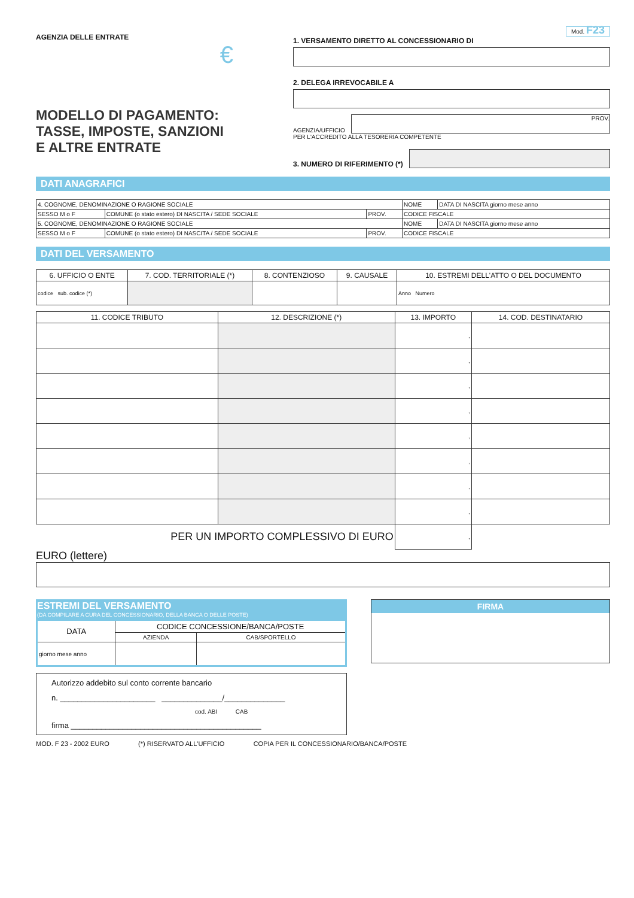AGENZIA DELLE ENTRATE
€
MODELLO DI PAGAMENTO: TASSE, IMPOSTE, SANZIONI E ALTRE ENTRATE
Mod. F23
1. VERSAMENTO DIRETTO AL CONCESSIONARIO DI
2. DELEGA IRREVOCABILE A
AGENZIA/UFFICIO
PROV.
PER L'ACCREDITO ALLA TESORERIA COMPETENTE
3. NUMERO DI RIFERIMENTO (*)
DATI ANAGRAFICI
| 4. COGNOME, DENOMINAZIONE O RAGIONE SOCIALE | | | NOME | DATA DI NASCITA giorno mese anno |
| SESSO M o F | COMUNE (o stato estero) DI NASCITA / SEDE SOCIALE | PROV. | CODICE FISCALE | |
| 5. COGNOME, DENOMINAZIONE O RAGIONE SOCIALE | | | NOME | DATA DI NASCITA giorno mese anno |
| SESSO M o F | COMUNE (o stato estero) DI NASCITA / SEDE SOCIALE | PROV. | CODICE FISCALE | |
DATI DEL VERSAMENTO
| 6. UFFICIO O ENTE | 7. COD. TERRITORIALE (*) | 8. CONTENZIOSO | 9. CAUSALE | 10. ESTREMI DELL'ATTO O DEL DOCUMENTO |
| --- | --- | --- | --- | --- |
| codice sub. codice (*) | | | | Anno Numero |
| 11. CODICE TRIBUTO | 12. DESCRIZIONE (*) | 13. IMPORTO | 14. COD. DESTINATARIO |
| --- | --- | --- | --- |
| | | , | |
| | | , | |
| | | , | |
| | | , | |
| | | , | |
| | | , | |
| | | , | |
| | | , | |
| PER UN IMPORTO COMPLESSIVO DI EURO | | , | |
EURO (lettere)
ESTREMI DEL VERSAMENTO
(DA COMPILARE A CURA DEL CONCESSIONARIO, DELLA BANCA O DELLE POSTE)
| DATA | CODICE CONCESSIONE/BANCA/POSTE | |
| | AZIENDA | CAB/SPORTELLO |
| giorno mese anno | | |
Autorizzo addebito sul conto corrente bancario
n. ______________________ ______________/______________
cod. ABI CAB
firma ____________________________________________
FIRMA
MOD. F 23 - 2002 EURO (*) RISERVATO ALL'UFFICIO COPIA PER IL CONCESSIONARIO/BANCA/POSTE